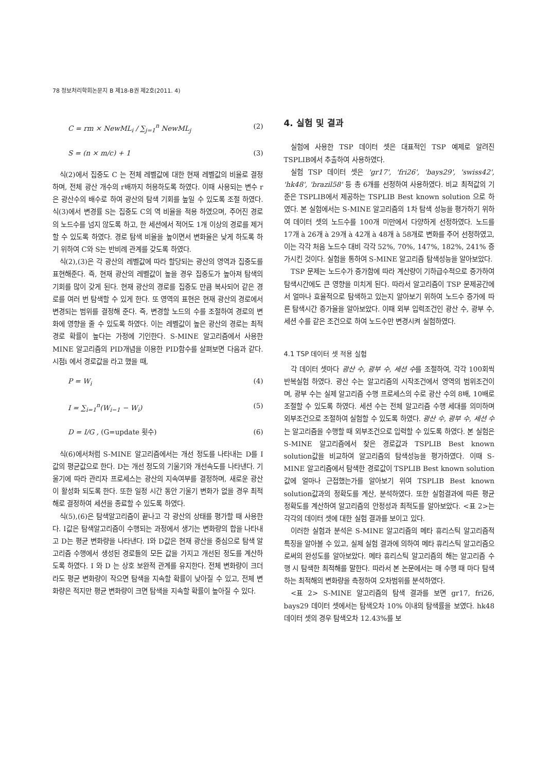78 정보처리학회논문지 B 제18-B권 제2호(2011. 4)
C = rm × NewML<sub>i</sub> / ∑<sub>j=1</sub><sup>n</sup> NewML<sub>j</sub> (2)
S = (n × m/c) + 1 (3)
식(2)에서 집중도 C 는 전체 레벨값에 대한 현재 레벨값의 비율로 결정하며, 전체 광산 개수의 r배까지 허용하도록 하였다. 이때 사용되는 변수 r은 광산수의 배수로 하여 광산의 탐색 기회를 높일 수 있도록 조절 하였다. 식(3)에서 변경률 S는 집중도 C의 역 비율을 적용 하였으며, 주어진 경로의 노드수를 넘지 않도록 하고, 한 세션에서 적어도 1개 이상의 경로를 제거 할 수 있도록 하였다. 경로 탐색 비율을 높이면서 변화율은 낮게 하도록 하기 위하여 C와 S는 반비례 관계를 갖도록 하였다.
식(2),(3)은 각 광산의 레벨값에 따라 할당되는 광산의 영역과 집중도를 표현해준다. 즉, 현재 광산의 레벨값이 높을 경우 집중도가 높아져 탐색의 기회를 많이 갖게 된다. 현재 광산의 경로를 집중도 만큼 복사되어 같은 경로를 여러 번 탐색할 수 있게 한다. 또 영역의 표현은 현재 광산의 경로에서 변경되는 범위를 결정해 준다. 즉, 변경할 노드의 수를 조절하여 경로의 변화에 영향을 줄 수 있도록 하였다. 이는 레벨값이 높은 광산의 경로는 최적경로 확률이 높다는 가정에 기인한다. S-MINE 알고리즘에서 사용한 MINE 알고리즘의 PID개념을 이용한 PID함수를 살펴보면 다음과 같다. 시점i 에서 경로값을 라고 했을 때,
P = W<sub>i</sub> (4)
I = ∑<sub>i=1</sub><sup>n</sup>(W<sub>i−1</sub> − W<sub>i</sub>) (5)
D = I/G , (G=update 횟수) (6)
식(6)에서처럼 S-MINE 알고리즘에서는 개선 정도를 나타내는 D를 I값의 평균값으로 한다. D는 개선 정도의 기울기와 개선속도를 나타낸다. 기울기에 따라 관리자 프로세스는 광산의 지속여부를 결정하며, 새로운 광산이 활성화 되도록 한다. 또한 일정 시간 동안 기울기 변화가 없을 경우 최적해로 결정하여 세션을 종료할 수 있도록 하였다.
식(5),(6)은 탐색알고리즘이 끝나고 각 광산의 상태를 평가할 때 사용한다. I값은 탐색알고리즘이 수행되는 과정에서 생기는 변화량의 합을 나타내고 D는 평균 변화량을 나타낸다. I와 D값은 현재 광산을 중심으로 탐색 알고리즘 수행에서 생성된 경로들의 모든 값을 가지고 개선된 정도를 계산하도록 하였다. I 와 D 는 상호 보완적 관계를 유지한다. 전체 변화량이 크더라도 평균 변화량이 작으면 탐색을 지속할 확률이 낮아질 수 있고, 전체 변화량은 적지만 평균 변화량이 크면 탐색을 지속할 확률이 높아질 수 있다.
4. 실험 및 결과
실험에 사용한 TSP 데이터 셋은 대표적인 TSP 예제로 알려진 TSPLIB에서 추출하여 사용하였다.
실험 TSP 데이터 셋은 'gr17', 'fri26', 'bays29', 'swiss42', 'hk48', 'brazil58' 등 총 6개를 선정하여 사용하였다. 비교 최적값의 기준은 TSPLIB에서 제공하는 TSPLIB Best known solution 으로 하였다. 본 실험에서는 S-MINE 알고리즘의 1차 탐색 성능을 평가하기 위하여 데이터 셋의 노드수를 100개 미만에서 다양하게 선정하였다. 노드를 17개 à 26개 à 29개 à 42개 à 48개 à 58개로 변화를 주어 선정하였고, 이는 각각 처음 노드수 대비 각각 52%, 70%, 147%, 182%, 241% 증가시킨 것이다. 실험을 통하여 S-MINE 알고리즘 탐색성능을 알아보았다.
TSP 문제는 노드수가 증가함에 따라 계산량이 기하급수적으로 증가하여 탐색시간에도 큰 영향을 미치게 된다. 따라서 알고리즘이 TSP 문제공간에서 얼마나 효율적으로 탐색하고 있는지 알아보기 위하여 노드수 증가에 따른 탐색시간 증가율을 알아보았다. 이때 외부 입력조건인 광산 수, 광부 수, 세션 수를 같은 조건으로 하여 노드수만 변경시켜 실험하였다.
4.1 TSP 데이터 셋 적용 실험
각 데이터 셋마다 광산 수, 광부 수, 세션 수를 조절하여, 각각 100회씩 반복실험 하였다. 광산 수는 알고리즘의 시작조건에서 영역의 범위조건이며, 광부 수는 실제 알고리즘 수행 프로세스의 수로 광산 수의 8배, 10배로 조절할 수 있도록 하였다. 세션 수는 전체 알고리즘 수행 세대를 의미하며 외부조건으로 조절하여 실험할 수 있도록 하였다. 광산 수, 광부 수, 세션 수는 알고리즘을 수행할 때 외부조건으로 입력할 수 있도록 하였다. 본 실험은 S-MINE 알고리즘에서 찾은 경로값과 TSPLIB Best known solution값을 비교하여 알고리즘의 탐색성능을 평가하였다. 이때 S-MINE 알고리즘에서 탐색한 경로값이 TSPLIB Best known solution값에 얼마나 근접했는가를 알아보기 위여 TSPLIB Best known solution값과의 정확도를 계산, 분석하였다. 또한 실험결과에 따른 평균 정확도를 계산하여 알고리즘의 안정성과 최적도를 알아보았다. <표 2>는 각각의 데이터 셋에 대한 실험 결과를 보이고 있다.
이러한 실험과 분석은 S-MINE 알고리즘의 메타 휴리스틱 알고리즘적 특징을 알아볼 수 있고, 실제 실험 결과에 의하여 메타 휴리스틱 알고리즘으로써의 완성도를 알아보았다. 메타 휴리스틱 알고리즘의 해는 알고리즘 수행 시 탐색한 최적해를 말한다. 따라서 본 논문에서는 매 수행 때 마다 탐색하는 최적해의 변화량을 측정하여 오차범위를 분석하였다.
<표 2> S-MINE 알고리즘의 탐색 결과를 보면 gr17, fri26, bays29 데이터 셋에서는 탐색오차 10% 이내의 탐색률을 보였다. hk48 데이터 셋의 경우 탐색오차 12.43%를 보